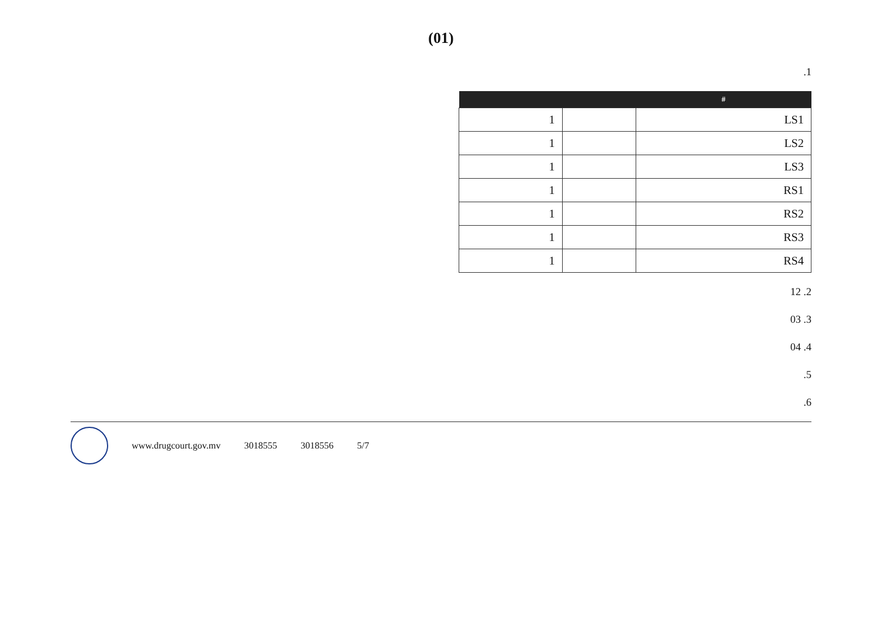(01)
1.
| # | | |
| --- | --- | --- |
| LS1 | | 1 |
| LS2 | | 1 |
| LS3 | | 1 |
| RS1 | | 1 |
| RS2 | | 1 |
| RS3 | | 1 |
| RS4 | | 1 |
2. 12
3. 03
4. 04
5.
6.
www.drugcourt.gov.mv 3018555 3018556 5/7